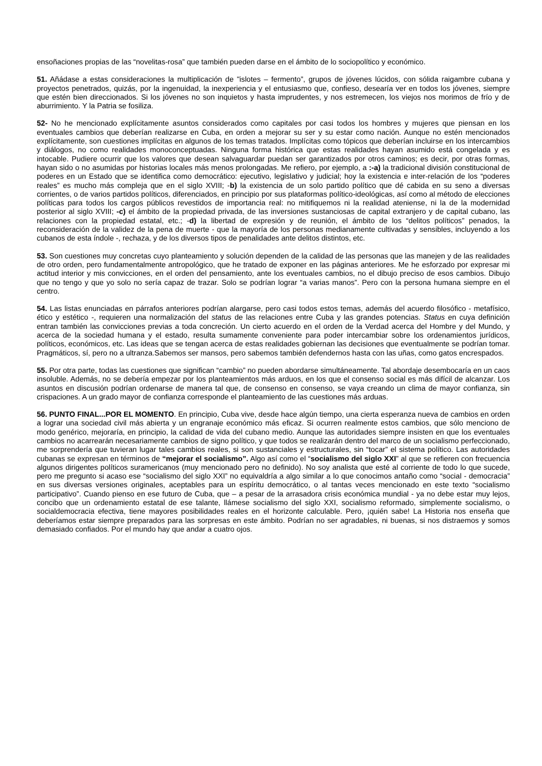ensoñaciones propias de las “novelitas-rosa” que también pueden darse en el ámbito de lo sociopolítico y económico.
51. Añádase a estas consideraciones la multiplicación de "islotes – fermento”, grupos de jóvenes lúcidos, con sólida raigambre cubana y proyectos penetrados, quizás, por la ingenuidad, la inexperiencia y el entusiasmo que, confieso, desearía ver en todos los jóvenes, siempre que estén bien direccionados. Si los jóvenes no son inquietos y hasta imprudentes, y nos estremecen, los viejos nos morimos de frío y de aburrimiento. Y la Patria se fosiliza.
52- No he mencionado explícitamente asuntos considerados como capitales por casi todos los hombres y mujeres que piensan en los eventuales cambios que deberían realizarse en Cuba, en orden a mejorar su ser y su estar como nación. Aunque no estén mencionados explícitamente, son cuestiones implícitas en algunos de los temas tratados. Implícitas como tópicos que deberían incluirse en los intercambios y diálogos, no como realidades monoconceptuadas. Ninguna forma histórica que estas realidades hayan asumido está congelada y es intocable. Pudiere ocurrir que los valores que desean salvaguardar puedan ser garantizados por otros caminos; es decir, por otras formas, hayan sido o no asumidas por historias locales más menos prolongadas. Me refiero, por ejemplo, a :-a) la tradicional división constitucional de poderes en un Estado que se identifica como democrático: ejecutivo, legislativo y judicial; hoy la existencia e inter-relación de los “poderes reales” es mucho más compleja que en el siglo XVIII; -b) la existencia de un solo partido político que dé cabida en su seno a diversas corrientes, o de varios partidos políticos, diferenciados, en principio por sus plataformas político-ideológicas, así como al método de elecciones políticas para todos los cargos públicos revestidos de importancia real: no mitifiquemos ni la realidad ateniense, ni la de la modernidad posterior al siglo XVIII; -c) el ámbito de la propiedad privada, de las inversiones sustanciosas de capital extranjero y de capital cubano, las relaciones con la propiedad estatal, etc.; -d) la libertad de expresión y de reunión, el ámbito de los “delitos políticos” penados, la reconsideración de la validez de la pena de muerte - que la mayoría de los personas medianamente cultivadas y sensibles, incluyendo a los cubanos de esta índole -, rechaza, y de los diversos tipos de penalidades ante delitos distintos, etc.
53. Son cuestiones muy concretas cuyo planteamiento y solución dependen de la calidad de las personas que las manejen y de las realidades de otro orden, pero fundamentalmente antropológico, que he tratado de exponer en las páginas anteriores. Me he esforzado por expresar mi actitud interior y mis convicciones, en el orden del pensamiento, ante los eventuales cambios, no el dibujo preciso de esos cambios. Dibujo que no tengo y que yo solo no sería capaz de trazar. Solo se podrían lograr “a varias manos”. Pero con la persona humana siempre en el centro.
54. Las listas enunciadas en párrafos anteriores podrían alargarse, pero casi todos estos temas, además del acuerdo filosófico - metafísico, ético y estético -, requieren una normalización del status de las relaciones entre Cuba y las grandes potencias. Status en cuya definición entran también las convicciones previas a toda concreción. Un cierto acuerdo en el orden de la Verdad acerca del Hombre y del Mundo, y acerca de la sociedad humana y el estado, resulta sumamente conveniente para poder intercambiar sobre los ordenamientos jurídicos, políticos, económicos, etc. Las ideas que se tengan acerca de estas realidades gobiernan las decisiones que eventualmente se podrían tomar. Pragmáticos, sí, pero no a ultranza.Sabemos ser mansos, pero sabemos también defendernos hasta con las uñas, como gatos encrespados.
55. Por otra parte, todas las cuestiones que significan “cambio” no pueden abordarse simultáneamente. Tal abordaje desembocaría en un caos insoluble. Además, no se debería empezar por los planteamientos más arduos, en los que el consenso social es más difícil de alcanzar. Los asuntos en discusión podrían ordenarse de manera tal que, de consenso en consenso, se vaya creando un clima de mayor confianza, sin crispaciones. A un grado mayor de confianza corresponde el planteamiento de las cuestiones más arduas.
56. PUNTO FINAL...POR EL MOMENTO. En principio, Cuba vive, desde hace algún tiempo, una cierta esperanza nueva de cambios en orden a lograr una sociedad civil más abierta y un engranaje económico más eficaz. Si ocurren realmente estos cambios, que sólo menciono de modo genérico, mejoraría, en principio, la calidad de vida del cubano medio. Aunque las autoridades siempre insisten en que los eventuales cambios no acarrearán necesariamente cambios de signo político, y que todos se realizarán dentro del marco de un socialismo perfeccionado, me sorprendería que tuvieran lugar tales cambios reales, si son sustanciales y estructurales, sin “tocar” el sistema político. Las autoridades cubanas se expresan en términos de “mejorar el socialismo”. Algo así como el “socialismo del siglo XXI” al que se refieren con frecuencia algunos dirigentes políticos suramericanos (muy mencionado pero no definido). No soy analista que esté al corriente de todo lo que sucede, pero me pregunto si acaso ese “socialismo del siglo XXI” no equivaldría a algo similar a lo que conocimos antaño como “social - democracia” en sus diversas versiones originales, aceptables para un espíritu democrático, o al tantas veces mencionado en este texto “socialismo participativo”. Cuando pienso en ese futuro de Cuba, que – a pesar de la arrasadora crisis económica mundial - ya no debe estar muy lejos, concibo que un ordenamiento estatal de ese talante, llámese socialismo del siglo XXI, socialismo reformado, simplemente socialismo, o socialdemocracia efectiva, tiene mayores posibilidades reales en el horizonte calculable. Pero, ¡quién sabe! La Historia nos enseña que deberíamos estar siempre preparados para las sorpresas en este ámbito. Podrían no ser agradables, ni buenas, si nos distraemos y somos demasiado confiados. Por el mundo hay que andar a cuatro ojos.